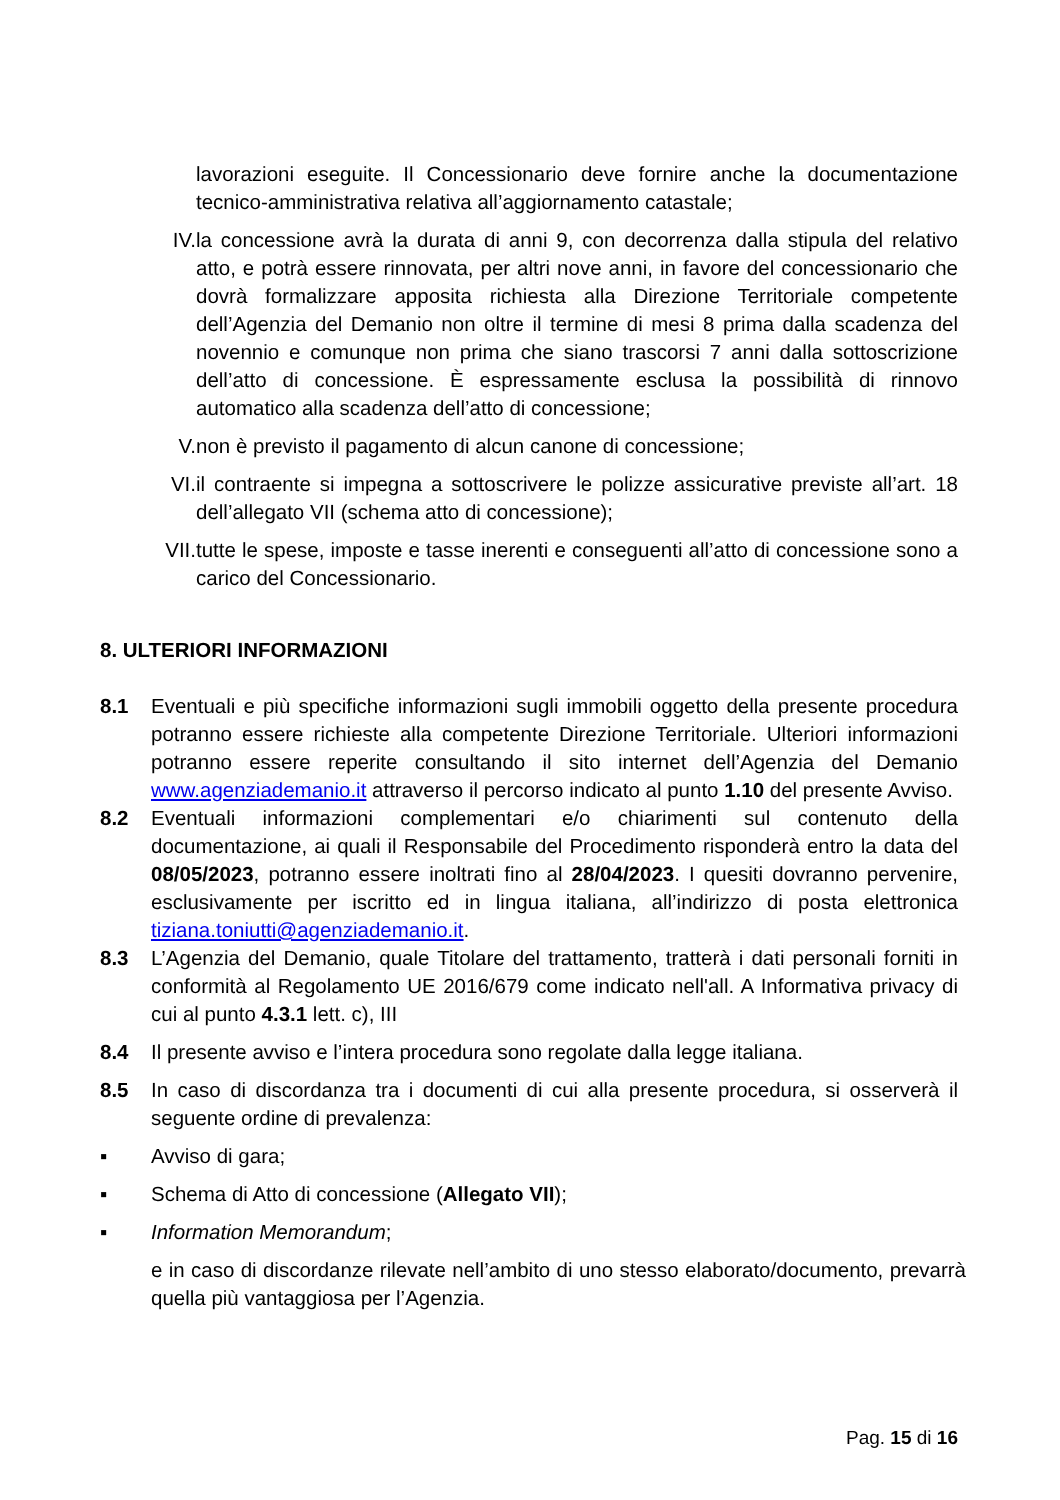lavorazioni eseguite. Il Concessionario deve fornire anche la documentazione tecnico-amministrativa relativa all’aggiornamento catastale;
IV. la concessione avrà la durata di anni 9, con decorrenza dalla stipula del relativo atto, e potrà essere rinnovata, per altri nove anni, in favore del concessionario che dovrà formalizzare apposita richiesta alla Direzione Territoriale competente dell’Agenzia del Demanio non oltre il termine di mesi 8 prima dalla scadenza del novennio e comunque non prima che siano trascorsi 7 anni dalla sottoscrizione dell’atto di concessione. È espressamente esclusa la possibilità di rinnovo automatico alla scadenza dell’atto di concessione;
V. non è previsto il pagamento di alcun canone di concessione;
VI. il contraente si impegna a sottoscrivere le polizze assicurative previste all’art. 18 dell’allegato VII (schema atto di concessione);
VII. tutte le spese, imposte e tasse inerenti e conseguenti all’atto di concessione sono a carico del Concessionario.
8. ULTERIORI INFORMAZIONI
8.1 Eventuali e più specifiche informazioni sugli immobili oggetto della presente procedura potranno essere richieste alla competente Direzione Territoriale. Ulteriori informazioni potranno essere reperite consultando il sito internet dell’Agenzia del Demanio www.agenziademanio.it attraverso il percorso indicato al punto 1.10 del presente Avviso.
8.2 Eventuali informazioni complementari e/o chiarimenti sul contenuto della documentazione, ai quali il Responsabile del Procedimento risponderà entro la data del 08/05/2023, potranno essere inoltrati fino al 28/04/2023. I quesiti dovranno pervenire, esclusivamente per iscritto ed in lingua italiana, all’indirizzo di posta elettronica tiziana.toniutti@agenziademanio.it.
8.3 L’Agenzia del Demanio, quale Titolare del trattamento, tratterà i dati personali forniti in conformità al Regolamento UE 2016/679 come indicato nell'all. A Informativa privacy di cui al punto 4.3.1 lett. c), III
8.4 Il presente avviso e l’intera procedura sono regolate dalla legge italiana.
8.5 In caso di discordanza tra i documenti di cui alla presente procedura, si osserverà il seguente ordine di prevalenza:
▪ Avviso di gara;
▪ Schema di Atto di concessione (Allegato VII);
▪ Information Memorandum;
e in caso di discordanze rilevate nell’ambito di uno stesso elaborato/documento, prevarrà quella più vantaggiosa per l’Agenzia.
Pag. 15 di 16